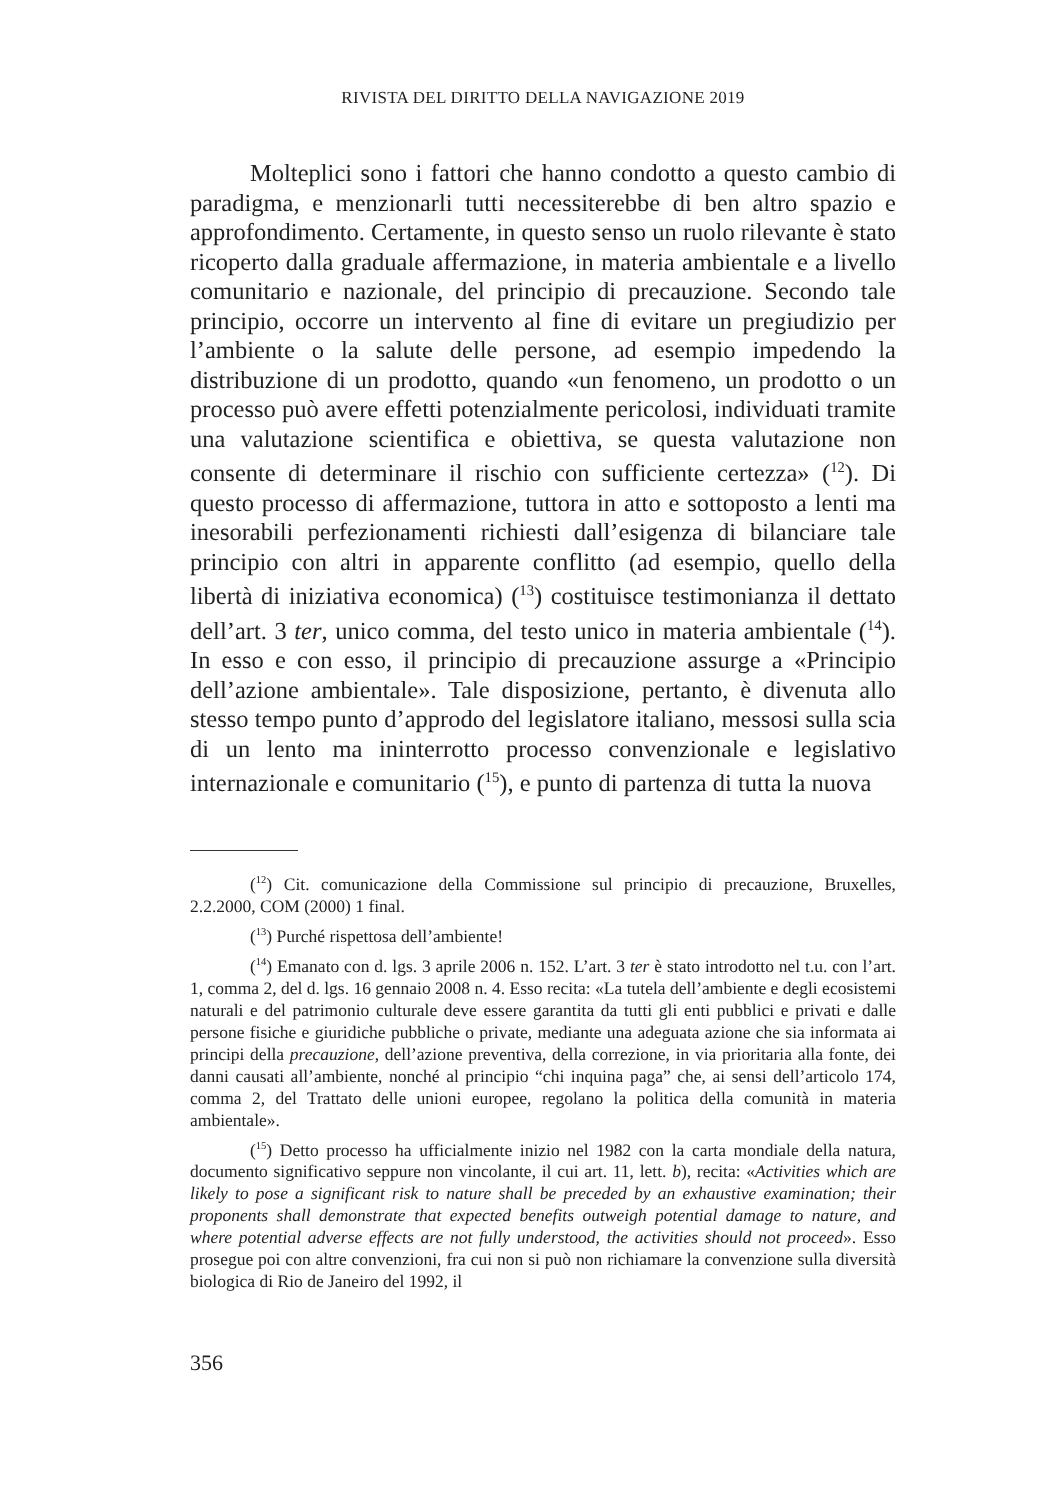RIVISTA DEL DIRITTO DELLA NAVIGAZIONE 2019
Molteplici sono i fattori che hanno condotto a questo cambio di paradigma, e menzionarli tutti necessiterebbe di ben altro spazio e approfondimento. Certamente, in questo senso un ruolo rilevante è stato ricoperto dalla graduale affermazione, in materia ambientale e a livello comunitario e nazionale, del principio di precauzione. Secondo tale principio, occorre un intervento al fine di evitare un pregiudizio per l’ambiente o la salute delle persone, ad esempio impedendo la distribuzione di un prodotto, quando «un fenomeno, un prodotto o un processo può avere effetti potenzialmente pericolosi, individuati tramite una valutazione scientifica e obiettiva, se questa valutazione non consente di determinare il rischio con sufficiente certezza» (<sup>12</sup>). Di questo processo di affermazione, tuttora in atto e sottoposto a lenti ma inesorabili perfezionamenti richiesti dall’esigenza di bilanciare tale principio con altri in apparente conflitto (ad esempio, quello della libertà di iniziativa economica) (<sup>13</sup>) costituisce testimonianza il dettato dell’art. 3 ter, unico comma, del testo unico in materia ambientale (<sup>14</sup>). In esso e con esso, il principio di precauzione assurge a «Principio dell’azione ambientale». Tale disposizione, pertanto, è divenuta allo stesso tempo punto d’approdo del legislatore italiano, messosi sulla scia di un lento ma ininterrotto processo convenzionale e legislativo internazionale e comunitario (<sup>15</sup>), e punto di partenza di tutta la nuova
(<sup>12</sup>) Cit. comunicazione della Commissione sul principio di precauzione, Bruxelles, 2.2.2000, COM (2000) 1 final.
(<sup>13</sup>) Purché rispettosa dell’ambiente!
(<sup>14</sup>) Emanato con d. lgs. 3 aprile 2006 n. 152. L’art. 3 ter è stato introdotto nel t.u. con l’art. 1, comma 2, del d. lgs. 16 gennaio 2008 n. 4. Esso recita: «La tutela dell’ambiente e degli ecosistemi naturali e del patrimonio culturale deve essere garantita da tutti gli enti pubblici e privati e dalle persone fisiche e giuridiche pubbliche o private, mediante una adeguata azione che sia informata ai principi della precauzione, dell’azione preventiva, della correzione, in via prioritaria alla fonte, dei danni causati all’ambiente, nonché al principio “chi inquina paga” che, ai sensi dell’articolo 174, comma 2, del Trattato delle unioni europee, regolano la politica della comunità in materia ambientale».
(<sup>15</sup>) Detto processo ha ufficialmente inizio nel 1982 con la carta mondiale della natura, documento significativo seppure non vincolante, il cui art. 11, lett. b), recita: «Activities which are likely to pose a significant risk to nature shall be preceded by an exhaustive examination; their proponents shall demonstrate that expected benefits outweigh potential damage to nature, and where potential adverse effects are not fully understood, the activities should not proceed». Esso prosegue poi con altre convenzioni, fra cui non si può non richiamare la convenzione sulla diversità biologica di Rio de Janeiro del 1992, il
356